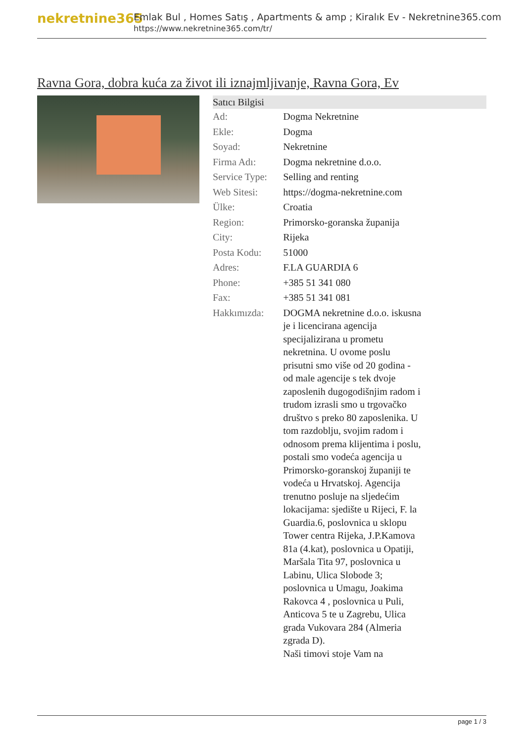nekretnine365
Emlak Bul , Homes Satış , Apartments & amp ; Kiralık Ev - Nekretnine365.com
https://www.nekretnine365.com/tr/
Ravna Gora, dobra kuća za život ili iznajmljivanje, Ravna Gora, Ev
| Satıcı Bilgisi | |
| --- | --- |
| Ad: | Dogma Nekretnine |
| Ekle: | Dogma |
| Soyad: | Nekretnine |
| Firma Adı: | Dogma nekretnine d.o.o. |
| Service Type: | Selling and renting |
| Web Sitesi: | https://dogma-nekretnine.com |
| Ülke: | Croatia |
| Region: | Primorsko-goranska županija |
| City: | Rijeka |
| Posta Kodu: | 51000 |
| Adres: | F.LA GUARDIA 6 |
| Phone: | +385 51 341 080 |
| Fax: | +385 51 341 081 |
| Hakkımızda: | DOGMA nekretnine d.o.o. iskusna je i licencirana agencija specijalizirana u prometu nekretnina. U ovome poslu prisutni smo više od 20 godina - od male agencije s tek dvoje zaposlenih dugogodišnjim radom i trudom izrasli smo u trgovačko društvo s preko 80 zaposlenika. U tom razdoblju, svojim radom i odnosom prema klijentima i poslu, postali smo vodeća agencija u Primorsko-goranskoj županiji te vodeća u Hrvatskoj. Agencija trenutno posluje na sljedećim lokacijama: sjedište u Rijeci, F. la Guardia.6, poslovnica u sklopu Tower centra Rijeka, J.P.Kamova 81a (4.kat), poslovnica u Opatiji, Maršala Tita 97, poslovnica u Labinu, Ulica Slobode 3; poslovnica u Umagu, Joakima Rakovca 4 , poslovnica u Puli, Anticova 5 te u Zagrebu, Ulica grada Vukovara 284 (Almeria zgrada D). Naši timovi stoje Vam na |
page 1 / 3